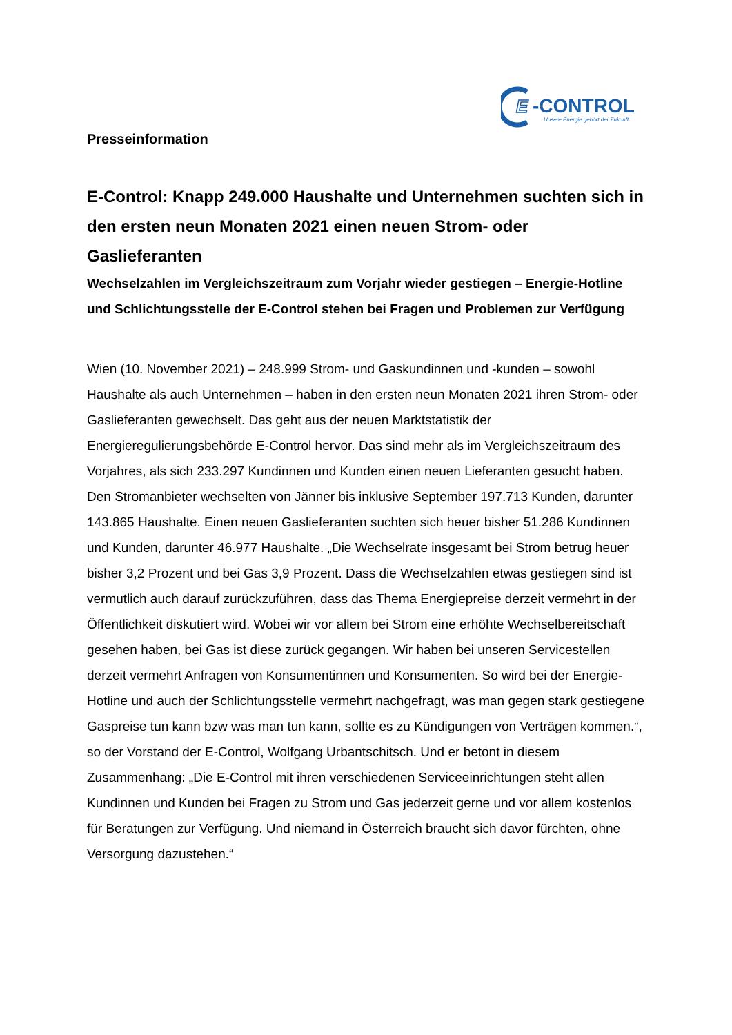E
-CONTROL
Unsere Energie gehört der Zukunft.
Presseinformation
E-Control: Knapp 249.000 Haushalte und Unternehmen suchten sich in den ersten neun Monaten 2021 einen neuen Strom- oder Gaslieferanten
Wechselzahlen im Vergleichszeitraum zum Vorjahr wieder gestiegen – Energie-Hotline und Schlichtungsstelle der E-Control stehen bei Fragen und Problemen zur Verfügung
Wien (10. November 2021) – 248.999 Strom- und Gaskundinnen und -kunden – sowohl Haushalte als auch Unternehmen – haben in den ersten neun Monaten 2021 ihren Strom- oder Gaslieferanten gewechselt. Das geht aus der neuen Marktstatistik der Energieregulierungsbehörde E-Control hervor. Das sind mehr als im Vergleichszeitraum des Vorjahres, als sich 233.297 Kundinnen und Kunden einen neuen Lieferanten gesucht haben.
Den Stromanbieter wechselten von Jänner bis inklusive September 197.713 Kunden, darunter 143.865 Haushalte. Einen neuen Gaslieferanten suchten sich heuer bisher 51.286 Kundinnen und Kunden, darunter 46.977 Haushalte. „Die Wechselrate insgesamt bei Strom betrug heuer bisher 3,2 Prozent und bei Gas 3,9 Prozent. Dass die Wechselzahlen etwas gestiegen sind ist vermutlich auch darauf zurückzuführen, dass das Thema Energiepreise derzeit vermehrt in der Öffentlichkeit diskutiert wird. Wobei wir vor allem bei Strom eine erhöhte Wechselbereitschaft gesehen haben, bei Gas ist diese zurück gegangen. Wir haben bei unseren Servicestellen derzeit vermehrt Anfragen von Konsumentinnen und Konsumenten. So wird bei der Energie-Hotline und auch der Schlichtungsstelle vermehrt nachgefragt, was man gegen stark gestiegene Gaspreise tun kann bzw was man tun kann, sollte es zu Kündigungen von Verträgen kommen.“, so der Vorstand der E-Control, Wolfgang Urbantschitsch. Und er betont in diesem Zusammenhang: „Die E-Control mit ihren verschiedenen Serviceeinrichtungen steht allen Kundinnen und Kunden bei Fragen zu Strom und Gas jederzeit gerne und vor allem kostenlos für Beratungen zur Verfügung. Und niemand in Österreich braucht sich davor fürchten, ohne Versorgung dazustehen.“